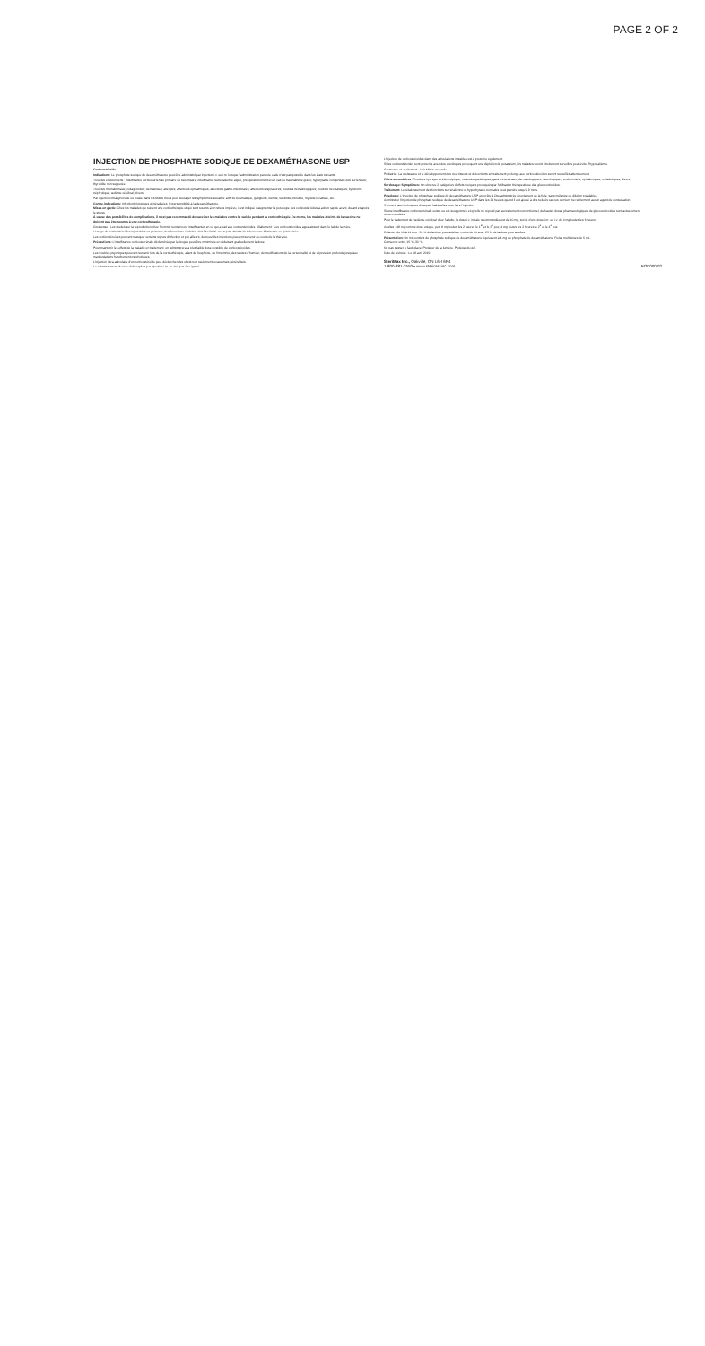PAGE 2 OF 2
INJECTION DE PHOSPHATE SODIQUE DE DEXAMÉTHASONE USP
Corticostéroïde
Indications: Le phosphate sodique de dexaméthasone peut être administré par injection i.v. ou i.m. lorsque l'administration par voie orale n'est pas possible dans les états suivants:
Troubles endocriniens : Insuffisance corticosurrénale primaire ou secondaire; insuffisance surrénalienne aiguë; préopératoirement et en cas de traumatisme grave; hyperplasie congénitale des surrénales; thyroïdite non suppurée.
Troubles rhumatismaux; collagénoses; dermatoses; allergies; affections ophtalmiques; affections gastro-intestinales; affections respiratoires; troubles hématologiques; troubles néoplasiques; syndrome néphrotique; œdème cérébral; divers.
Par injection intrasynoviale ou locale dans les tissus mous pour soulager les symptômes suivants: arthrite traumatique, ganglions, bursite, tendinite, fibrosite, myosite localisée, etc.
Contre-indications: Infections fongiques généralisées, hypersensibilité à la dexaméthasone.
Mises en garde: Chez les malades qui suivent une corticothérapie et qui sont soumis à un stress imprévu, il est indiqué d'augmenter la posologie des corticostéroïdes à action rapide avant, durant et après le stress.
À cause des possibilités de complications, il n'est pas recommandé de vacciner les malades contre la variole pendant la corticothérapie. De même, les malades atteints de la vaccine ne doivent pas être soumis à une corticothérapie.
Grossesse : Les études sur la reproduction chez l'homme sont encore insuffisantes en ce qui a trait aux corticostéroïdes. Allaitement : Les corticostéroïdes apparaissent dans le lait de la mère.
L'usage de corticostéroïdes injectables en présence de tuberculose évolutive doit être limité aux sujets atteints de tuberculose fulminante ou généralisée.
Les corticostéroïdes peuvent masquer certains signes d'infection et par ailleurs, de nouvelles infections peuvent survenir au cours de la thérapie.
Précautions: L'insuffisance corticosurrénale déclenchée par la drogue peut être minimisée en réduisant graduellement la dose.
Pour maintenir les effets de la maladie en traitement, on administrera la plus faible dose possible de corticostéroïdes.
Les troubles psychiques peuvent survenir lors de la corticothérapie, allant de l'euphorie, de l'insomnie, des sautes d'humeur, de modifications de la personnalité et de dépression profonde jusqu'aux manifestations franchement psychotiques.
L'injection intra-articulaire d'un corticostéroïde peut déclencher des effets non seulement locaux mais généralisés.
Le ralentissement du taux d'absorption par injection i.m. ne doit pas être ignoré.
L'injection de corticostéroïdes dans des articulations instables est à proscrire également.
Si les corticostéroïdes sont prescrits avec des diurétiques provoquant une déplétion du potassium, les malades seront étroitement surveillés pour éviter l'hypokaliémie.
Grossesse et allaitement : Voir Mises en garde.
Pédiatrie : La croissance et le développement des nourrissons et des enfants en traitement prolongé aux corticostéroïdes seront surveillés attentivement.
Effets secondaires : Troubles hydrique et électrolytique; musculosquelettiques; gastro-intestinaux; dermatologiques; neurologiques; endocriniens; ophtalmiques; métaboliques; divers.
Surdosage: Symptômes: On observe 2 catégories d'effets toxiques provoqués par l'utilisation thérapeutique des glucocorticoïdes.
Traitement: Le rétablissement des fonctions surrénalienne et hypophysaire normales peut prendre jusqu'à 9 mois.
Posologie: L'injection de phosphate sodique de dexaméthasone USP est prête à être administrée directement de la fiole, sans mélange ou dilution préalables.
Administrer l'injection de phosphate sodique de dexaméthasone USP dans les 24 heures quand il est ajouté à des solutés car ces derniers ne renferment aucun agent de conservation.
S'en tenir aux techniques d'asepsie habituelles pour faire l'injection.
Si une insuffisance corticosurrénale existe ou est soupçonnée et qu'elle ne répond pas au traitement conventionnel, de hautes doses pharmacologiques de glucocorticoïdes sont actuellement recommandées.
Pour le traitement de l'œdème cérébral chez l'adulte, la dose i.v. initiale recommandée est de 10 mg, suivie d'une dose i.m. ou i.v. de 4 mg toutes les 6 heures.
Adultes : 48 mg comme dose unique, puis 8 mg toutes les 2 heures le 1<sup>er</sup> et le 3<sup>e</sup> jour, 4 mg toutes les 2 heures le 2<sup>e</sup> et le 4<sup>e</sup> jour.
Enfants : de 10 à 14 ans : 50 % de la dose pour adultes; moins de 10 ans : 25 % de la dose pour adultes.
Présentation: Un mL contient du phosphate sodique de dexaméthasone équivalent à 4 mg de phosphate de dexaméthasone. Fioles multidoses de 5 mL.
Conserver entre 15 °C-30 °C.
Ne pas passer à l'autoclave. Protéger de la lumière. Protéger du gel.
Date de révision : Le 08 avril 2019
SteriMax Inc., Oakville, ON L6H 6R4
1-800-881-3550 • www.sterimaxinc.com BOK000.02